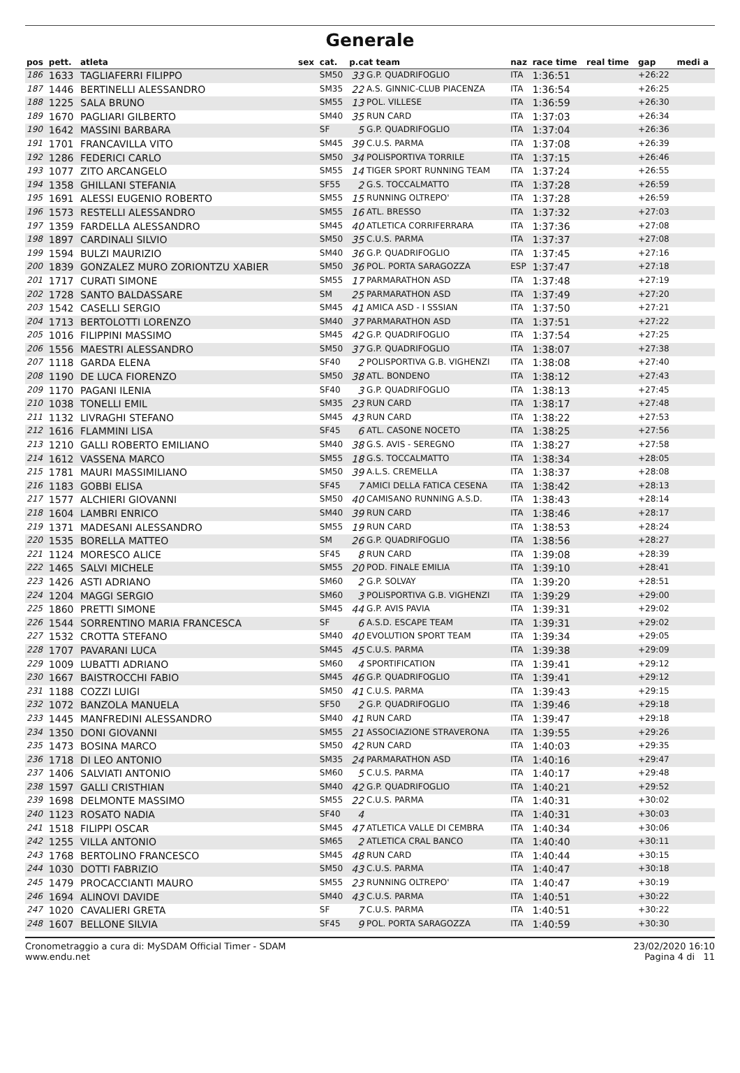Generale
| pos | pett. | atleta | sex | cat. | p.cat team | | naz | race time | real time | gap | medi a |
| --- | --- | --- | --- | --- | --- | --- | --- | --- | --- | --- | --- |
| 186 | 1633 | TAGLIAFERRI FILIPPO | | SM50 | 33 | G.P. QUADRIFOGLIO | ITA | 1:36:51 | | +26:22 | |
| 187 | 1446 | BERTINELLI ALESSANDRO | | SM35 | 22 | A.S. GINNIC-CLUB PIACENZA | ITA | 1:36:54 | | +26:25 | |
| 188 | 1225 | SALA BRUNO | | SM55 | 13 | POL. VILLESE | ITA | 1:36:59 | | +26:30 | |
| 189 | 1670 | PAGLIARI GILBERTO | | SM40 | 35 | RUN CARD | ITA | 1:37:03 | | +26:34 | |
| 190 | 1642 | MASSINI BARBARA | | SF | 5 | G.P. QUADRIFOGLIO | ITA | 1:37:04 | | +26:36 | |
| 191 | 1701 | FRANCAVILLA VITO | | SM45 | 39 | C.U.S. PARMA | ITA | 1:37:08 | | +26:39 | |
| 192 | 1286 | FEDERICI CARLO | | SM50 | 34 | POLISPORTIVA TORRILE | ITA | 1:37:15 | | +26:46 | |
| 193 | 1077 | ZITO ARCANGELO | | SM55 | 14 | TIGER SPORT RUNNING TEAM | ITA | 1:37:24 | | +26:55 | |
| 194 | 1358 | GHILLANI STEFANIA | | SF55 | 2 | G.S. TOCCALMATTO | ITA | 1:37:28 | | +26:59 | |
| 195 | 1691 | ALESSI EUGENIO ROBERTO | | SM55 | 15 | RUNNING OLTREPO' | ITA | 1:37:28 | | +26:59 | |
| 196 | 1573 | RESTELLI ALESSANDRO | | SM55 | 16 | ATL. BRESSO | ITA | 1:37:32 | | +27:03 | |
| 197 | 1359 | FARDELLA ALESSANDRO | | SM45 | 40 | ATLETICA CORRIFERRARA | ITA | 1:37:36 | | +27:08 | |
| 198 | 1897 | CARDINALI SILVIO | | SM50 | 35 | C.U.S. PARMA | ITA | 1:37:37 | | +27:08 | |
| 199 | 1594 | BULZI MAURIZIO | | SM40 | 36 | G.P. QUADRIFOGLIO | ITA | 1:37:45 | | +27:16 | |
| 200 | 1839 | GONZALEZ MURO ZORIONTZU XABIER | | SM50 | 36 | POL. PORTA SARAGOZZA | ESP | 1:37:47 | | +27:18 | |
| 201 | 1717 | CURATI SIMONE | | SM55 | 17 | PARMARATHON ASD | ITA | 1:37:48 | | +27:19 | |
| 202 | 1728 | SANTO BALDASSARE | | SM | 25 | PARMARATHON ASD | ITA | 1:37:49 | | +27:20 | |
| 203 | 1542 | CASELLI SERGIO | | SM45 | 41 | AMICA ASD - I SSSIAN | ITA | 1:37:50 | | +27:21 | |
| 204 | 1713 | BERTOLOTTI LORENZO | | SM40 | 37 | PARMARATHON ASD | ITA | 1:37:51 | | +27:22 | |
| 205 | 1016 | FILIPPINI MASSIMO | | SM45 | 42 | G.P. QUADRIFOGLIO | ITA | 1:37:54 | | +27:25 | |
| 206 | 1556 | MAESTRI ALESSANDRO | | SM50 | 37 | G.P. QUADRIFOGLIO | ITA | 1:38:07 | | +27:38 | |
| 207 | 1118 | GARDA ELENA | | SF40 | 2 | POLISPORTIVA G.B. VIGHENZI | ITA | 1:38:08 | | +27:40 | |
| 208 | 1190 | DE LUCA FIORENZO | | SM50 | 38 | ATL. BONDENO | ITA | 1:38:12 | | +27:43 | |
| 209 | 1170 | PAGANI ILENIA | | SF40 | 3 | G.P. QUADRIFOGLIO | ITA | 1:38:13 | | +27:45 | |
| 210 | 1038 | TONELLI EMIL | | SM35 | 23 | RUN CARD | ITA | 1:38:17 | | +27:48 | |
| 211 | 1132 | LIVRAGHI STEFANO | | SM45 | 43 | RUN CARD | ITA | 1:38:22 | | +27:53 | |
| 212 | 1616 | FLAMMINI LISA | | SF45 | 6 | ATL. CASONE NOCETO | ITA | 1:38:25 | | +27:56 | |
| 213 | 1210 | GALLI ROBERTO EMILIANO | | SM40 | 38 | G.S. AVIS - SEREGNO | ITA | 1:38:27 | | +27:58 | |
| 214 | 1612 | VASSENA MARCO | | SM55 | 18 | G.S. TOCCALMATTO | ITA | 1:38:34 | | +28:05 | |
| 215 | 1781 | MAURI MASSIMILIANO | | SM50 | 39 | A.L.S. CREMELLA | ITA | 1:38:37 | | +28:08 | |
| 216 | 1183 | GOBBI ELISA | | SF45 | 7 | AMICI DELLA FATICA CESENA | ITA | 1:38:42 | | +28:13 | |
| 217 | 1577 | ALCHIERI GIOVANNI | | SM50 | 40 | CAMISANO RUNNING A.S.D. | ITA | 1:38:43 | | +28:14 | |
| 218 | 1604 | LAMBRI ENRICO | | SM40 | 39 | RUN CARD | ITA | 1:38:46 | | +28:17 | |
| 219 | 1371 | MADESANI ALESSANDRO | | SM55 | 19 | RUN CARD | ITA | 1:38:53 | | +28:24 | |
| 220 | 1535 | BORELLA MATTEO | | SM | 26 | G.P. QUADRIFOGLIO | ITA | 1:38:56 | | +28:27 | |
| 221 | 1124 | MORESCO ALICE | | SF45 | 8 | RUN CARD | ITA | 1:39:08 | | +28:39 | |
| 222 | 1465 | SALVI MICHELE | | SM55 | 20 | POD. FINALE EMILIA | ITA | 1:39:10 | | +28:41 | |
| 223 | 1426 | ASTI ADRIANO | | SM60 | 2 | G.P. SOLVAY | ITA | 1:39:20 | | +28:51 | |
| 224 | 1204 | MAGGI SERGIO | | SM60 | 3 | POLISPORTIVA G.B. VIGHENZI | ITA | 1:39:29 | | +29:00 | |
| 225 | 1860 | PRETTI SIMONE | | SM45 | 44 | G.P. AVIS PAVIA | ITA | 1:39:31 | | +29:02 | |
| 226 | 1544 | SORRENTINO MARIA FRANCESCA | | SF | 6 | A.S.D. ESCAPE TEAM | ITA | 1:39:31 | | +29:02 | |
| 227 | 1532 | CROTTA STEFANO | | SM40 | 40 | EVOLUTION SPORT TEAM | ITA | 1:39:34 | | +29:05 | |
| 228 | 1707 | PAVARANI LUCA | | SM45 | 45 | C.U.S. PARMA | ITA | 1:39:38 | | +29:09 | |
| 229 | 1009 | LUBATTI ADRIANO | | SM60 | 4 | SPORTIFICATION | ITA | 1:39:41 | | +29:12 | |
| 230 | 1667 | BAISTROCCHI FABIO | | SM45 | 46 | G.P. QUADRIFOGLIO | ITA | 1:39:41 | | +29:12 | |
| 231 | 1188 | COZZI LUIGI | | SM50 | 41 | C.U.S. PARMA | ITA | 1:39:43 | | +29:15 | |
| 232 | 1072 | BANZOLA MANUELA | | SF50 | 2 | G.P. QUADRIFOGLIO | ITA | 1:39:46 | | +29:18 | |
| 233 | 1445 | MANFREDINI ALESSANDRO | | SM40 | 41 | RUN CARD | ITA | 1:39:47 | | +29:18 | |
| 234 | 1350 | DONI GIOVANNI | | SM55 | 21 | ASSOCIAZIONE STRAVERONA | ITA | 1:39:55 | | +29:26 | |
| 235 | 1473 | BOSINA MARCO | | SM50 | 42 | RUN CARD | ITA | 1:40:03 | | +29:35 | |
| 236 | 1718 | DI LEO ANTONIO | | SM35 | 24 | PARMARATHON ASD | ITA | 1:40:16 | | +29:47 | |
| 237 | 1406 | SALVIATI ANTONIO | | SM60 | 5 | C.U.S. PARMA | ITA | 1:40:17 | | +29:48 | |
| 238 | 1597 | GALLI CRISTHIAN | | SM40 | 42 | G.P. QUADRIFOGLIO | ITA | 1:40:21 | | +29:52 | |
| 239 | 1698 | DELMONTE MASSIMO | | SM55 | 22 | C.U.S. PARMA | ITA | 1:40:31 | | +30:02 | |
| 240 | 1123 | ROSATO NADIA | | SF40 | 4 | | ITA | 1:40:31 | | +30:03 | |
| 241 | 1518 | FILIPPI OSCAR | | SM45 | 47 | ATLETICA VALLE DI CEMBRA | ITA | 1:40:34 | | +30:06 | |
| 242 | 1255 | VILLA ANTONIO | | SM65 | 2 | ATLETICA CRAL BANCO | ITA | 1:40:40 | | +30:11 | |
| 243 | 1768 | BERTOLINO FRANCESCO | | SM45 | 48 | RUN CARD | ITA | 1:40:44 | | +30:15 | |
| 244 | 1030 | DOTTI FABRIZIO | | SM50 | 43 | C.U.S. PARMA | ITA | 1:40:47 | | +30:18 | |
| 245 | 1479 | PROCACCIANTI MAURO | | SM55 | 23 | RUNNING OLTREPO' | ITA | 1:40:47 | | +30:19 | |
| 246 | 1694 | ALINOVI DAVIDE | | SM40 | 43 | C.U.S. PARMA | ITA | 1:40:51 | | +30:22 | |
| 247 | 1020 | CAVALIERI GRETA | | SF | 7 | C.U.S. PARMA | ITA | 1:40:51 | | +30:22 | |
| 248 | 1607 | BELLONE SILVIA | | SF45 | 9 | POL. PORTA SARAGOZZA | ITA | 1:40:59 | | +30:30 | |
Cronometraggio a cura di: MySDAM Official Timer - SDAM
www.endu.net
23/02/2020 16:10
Pagina 4 di 11